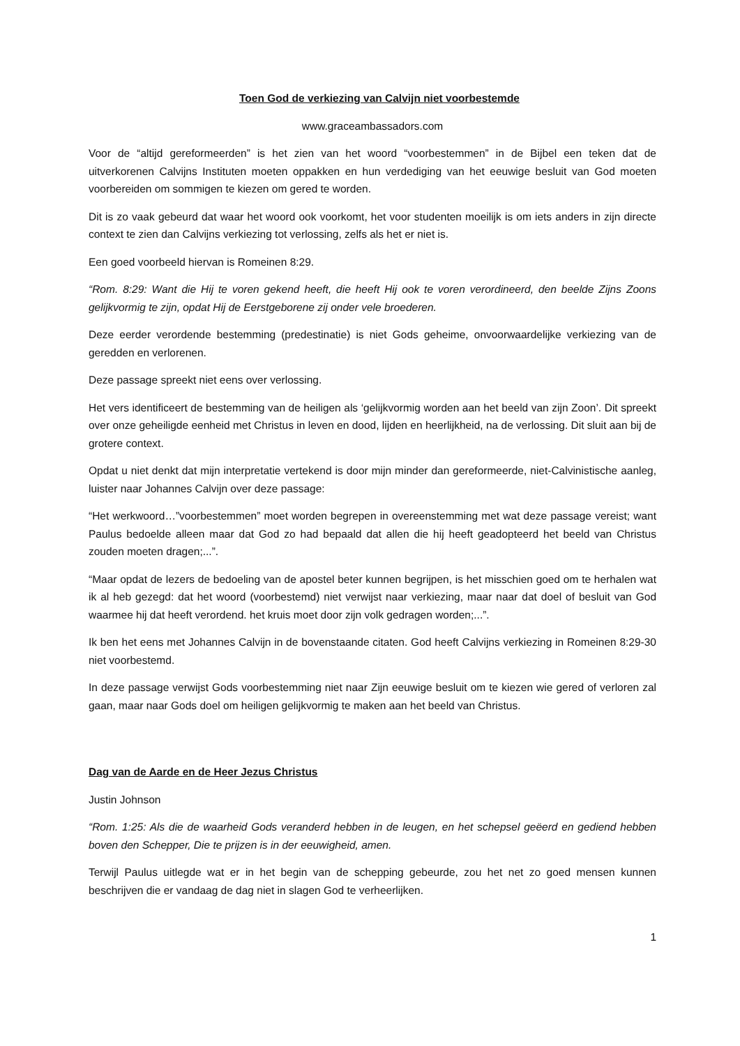Toen God de verkiezing van Calvijn niet voorbestemde
www.graceambassadors.com
Voor de “altijd gereformeerden” is het zien van het woord “voorbestemmen” in de Bijbel een teken dat de uitverkorenen Calvijns Instituten moeten oppakken en hun verdediging van het eeuwige besluit van God moeten voorbereiden om sommigen te kiezen om gered te worden.
Dit is zo vaak gebeurd dat waar het woord ook voorkomt, het voor studenten moeilijk is om iets anders in zijn directe context te zien dan Calvijns verkiezing tot verlossing, zelfs als het er niet is.
Een goed voorbeeld hiervan is Romeinen 8:29.
“Rom. 8:29: Want die Hij te voren gekend heeft, die heeft Hij ook te voren verordineerd, den beelde Zijns Zoons gelijkvormig te zijn, opdat Hij de Eerstgeborene zij onder vele broederen.
Deze eerder verordende bestemming (predestinatie) is niet Gods geheime, onvoorwaardelijke verkiezing van de geredden en verlorenen.
Deze passage spreekt niet eens over verlossing.
Het vers identificeert de bestemming van de heiligen als ‘gelijkvormig worden aan het beeld van zijn Zoon’. Dit spreekt over onze geheiligde eenheid met Christus in leven en dood, lijden en heerlijkheid, na de verlossing. Dit sluit aan bij de grotere context.
Opdat u niet denkt dat mijn interpretatie vertekend is door mijn minder dan gereformeerde, niet-Calvinistische aanleg, luister naar Johannes Calvijn over deze passage:
“Het werkwoord…”voorbestemmen” moet worden begrepen in overeenstemming met wat deze passage vereist; want Paulus bedoelde alleen maar dat God zo had bepaald dat allen die hij heeft geadopteerd het beeld van Christus zouden moeten dragen;...”.
“Maar opdat de lezers de bedoeling van de apostel beter kunnen begrijpen, is het misschien goed om te herhalen wat ik al heb gezegd: dat het woord (voorbestemd) niet verwijst naar verkiezing, maar naar dat doel of besluit van God waarmee hij dat heeft verordend. het kruis moet door zijn volk gedragen worden;...”.
Ik ben het eens met Johannes Calvijn in de bovenstaande citaten. God heeft Calvijns verkiezing in Romeinen 8:29-30 niet voorbestemd.
In deze passage verwijst Gods voorbestemming niet naar Zijn eeuwige besluit om te kiezen wie gered of verloren zal gaan, maar naar Gods doel om heiligen gelijkvormig te maken aan het beeld van Christus.
Dag van de Aarde en de Heer Jezus Christus
Justin Johnson
“Rom. 1:25: Als die de waarheid Gods veranderd hebben in de leugen, en het schepsel geëerd en gediend hebben boven den Schepper, Die te prijzen is in der eeuwigheid, amen.
Terwijl Paulus uitlegde wat er in het begin van de schepping gebeurde, zou het net zo goed mensen kunnen beschrijven die er vandaag de dag niet in slagen God te verheerlijken.
1